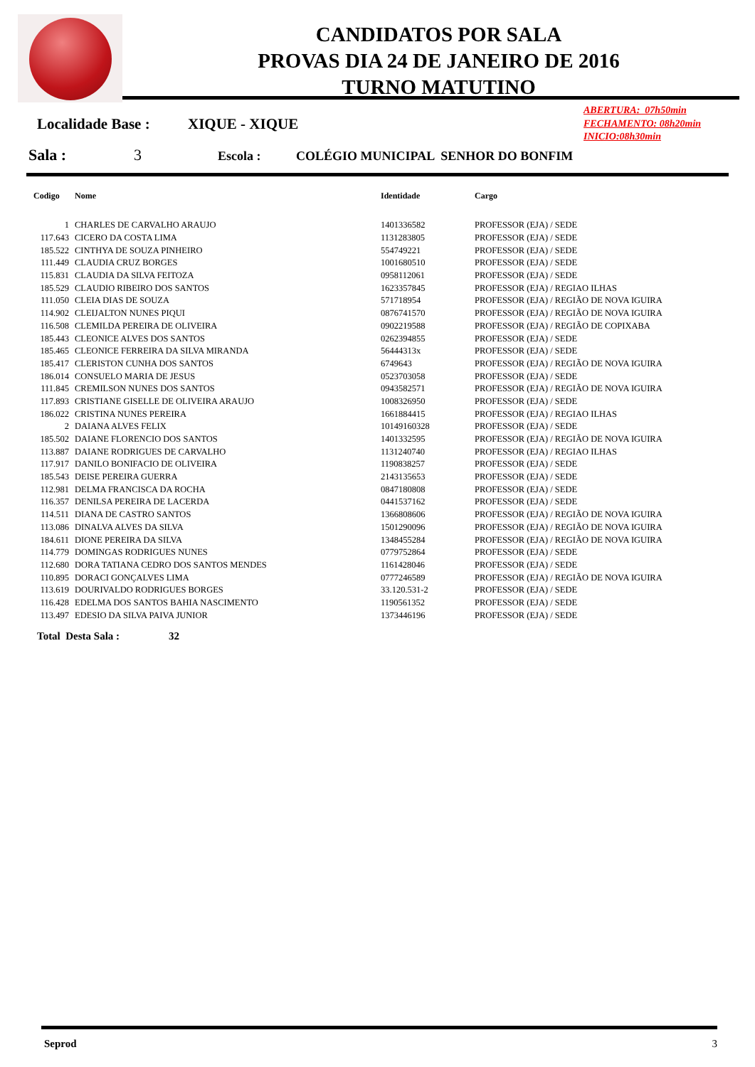CANDIDATOS POR SALA
PROVAS DIA 24 DE JANEIRO DE 2016
TURNO MATUTINO
ABERTURA: 07h50min
FECHAMENTO: 08h20min
INICIO:08h30min
Localidade Base : XIQUE - XIQUE
Sala : 3 Escola : COLÉGIO MUNICIPAL SENHOR DO BONFIM
| Codigo | Nome | Identidade | Cargo |
| --- | --- | --- | --- |
| 1 | CHARLES DE CARVALHO ARAUJO | 1401336582 | PROFESSOR (EJA) / SEDE |
| 117.643 | CICERO DA COSTA LIMA | 1131283805 | PROFESSOR (EJA) / SEDE |
| 185.522 | CINTHYA DE SOUZA PINHEIRO | 554749221 | PROFESSOR (EJA) / SEDE |
| 111.449 | CLAUDIA CRUZ BORGES | 1001680510 | PROFESSOR (EJA) / SEDE |
| 115.831 | CLAUDIA DA SILVA FEITOZA | 0958112061 | PROFESSOR (EJA) / SEDE |
| 185.529 | CLAUDIO RIBEIRO DOS SANTOS | 1623357845 | PROFESSOR (EJA) / REGIAO ILHAS |
| 111.050 | CLEIA DIAS DE SOUZA | 571718954 | PROFESSOR (EJA) / REGIÃO DE NOVA IGUIRA |
| 114.902 | CLEIJALTON NUNES PIQUI | 0876741570 | PROFESSOR (EJA) / REGIÃO DE NOVA IGUIRA |
| 116.508 | CLEMILDA PEREIRA DE OLIVEIRA | 0902219588 | PROFESSOR (EJA) / REGIÃO DE COPIXABA |
| 185.443 | CLEONICE ALVES DOS SANTOS | 0262394855 | PROFESSOR (EJA) / SEDE |
| 185.465 | CLEONICE FERREIRA DA SILVA MIRANDA | 56444313x | PROFESSOR (EJA) / SEDE |
| 185.417 | CLERISTON CUNHA DOS SANTOS | 6749643 | PROFESSOR (EJA) / REGIÃO DE NOVA IGUIRA |
| 186.014 | CONSUELO MARIA DE JESUS | 0523703058 | PROFESSOR (EJA) / SEDE |
| 111.845 | CREMILSON NUNES DOS SANTOS | 0943582571 | PROFESSOR (EJA) / REGIÃO DE NOVA IGUIRA |
| 117.893 | CRISTIANE GISELLE DE OLIVEIRA ARAUJO | 1008326950 | PROFESSOR (EJA) / SEDE |
| 186.022 | CRISTINA NUNES PEREIRA | 1661884415 | PROFESSOR (EJA) / REGIAO ILHAS |
| 2 | DAIANA ALVES FELIX | 10149160328 | PROFESSOR (EJA) / SEDE |
| 185.502 | DAIANE FLORENCIO DOS SANTOS | 1401332595 | PROFESSOR (EJA) / REGIÃO DE NOVA IGUIRA |
| 113.887 | DAIANE RODRIGUES DE CARVALHO | 1131240740 | PROFESSOR (EJA) / REGIAO ILHAS |
| 117.917 | DANILO BONIFACIO DE OLIVEIRA | 1190838257 | PROFESSOR (EJA) / SEDE |
| 185.543 | DEISE PEREIRA GUERRA | 2143135653 | PROFESSOR (EJA) / SEDE |
| 112.981 | DELMA FRANCISCA DA ROCHA | 0847180808 | PROFESSOR (EJA) / SEDE |
| 116.357 | DENILSA PEREIRA DE LACERDA | 0441537162 | PROFESSOR (EJA) / SEDE |
| 114.511 | DIANA DE CASTRO SANTOS | 1366808606 | PROFESSOR (EJA) / REGIÃO DE NOVA IGUIRA |
| 113.086 | DINALVA ALVES DA SILVA | 1501290096 | PROFESSOR (EJA) / REGIÃO DE NOVA IGUIRA |
| 184.611 | DIONE PEREIRA DA SILVA | 1348455284 | PROFESSOR (EJA) / REGIÃO DE NOVA IGUIRA |
| 114.779 | DOMINGAS RODRIGUES NUNES | 0779752864 | PROFESSOR (EJA) / SEDE |
| 112.680 | DORA TATIANA CEDRO DOS SANTOS MENDES | 1161428046 | PROFESSOR (EJA) / SEDE |
| 110.895 | DORACI GONÇALVES LIMA | 0777246589 | PROFESSOR (EJA) / REGIÃO DE NOVA IGUIRA |
| 113.619 | DOURIVALDO RODRIGUES BORGES | 33.120.531-2 | PROFESSOR (EJA) / SEDE |
| 116.428 | EDELMA DOS SANTOS BAHIA NASCIMENTO | 1190561352 | PROFESSOR (EJA) / SEDE |
| 113.497 | EDESIO DA SILVA PAIVA JUNIOR | 1373446196 | PROFESSOR (EJA) / SEDE |
Total Desta Sala : 32
Seprod 3